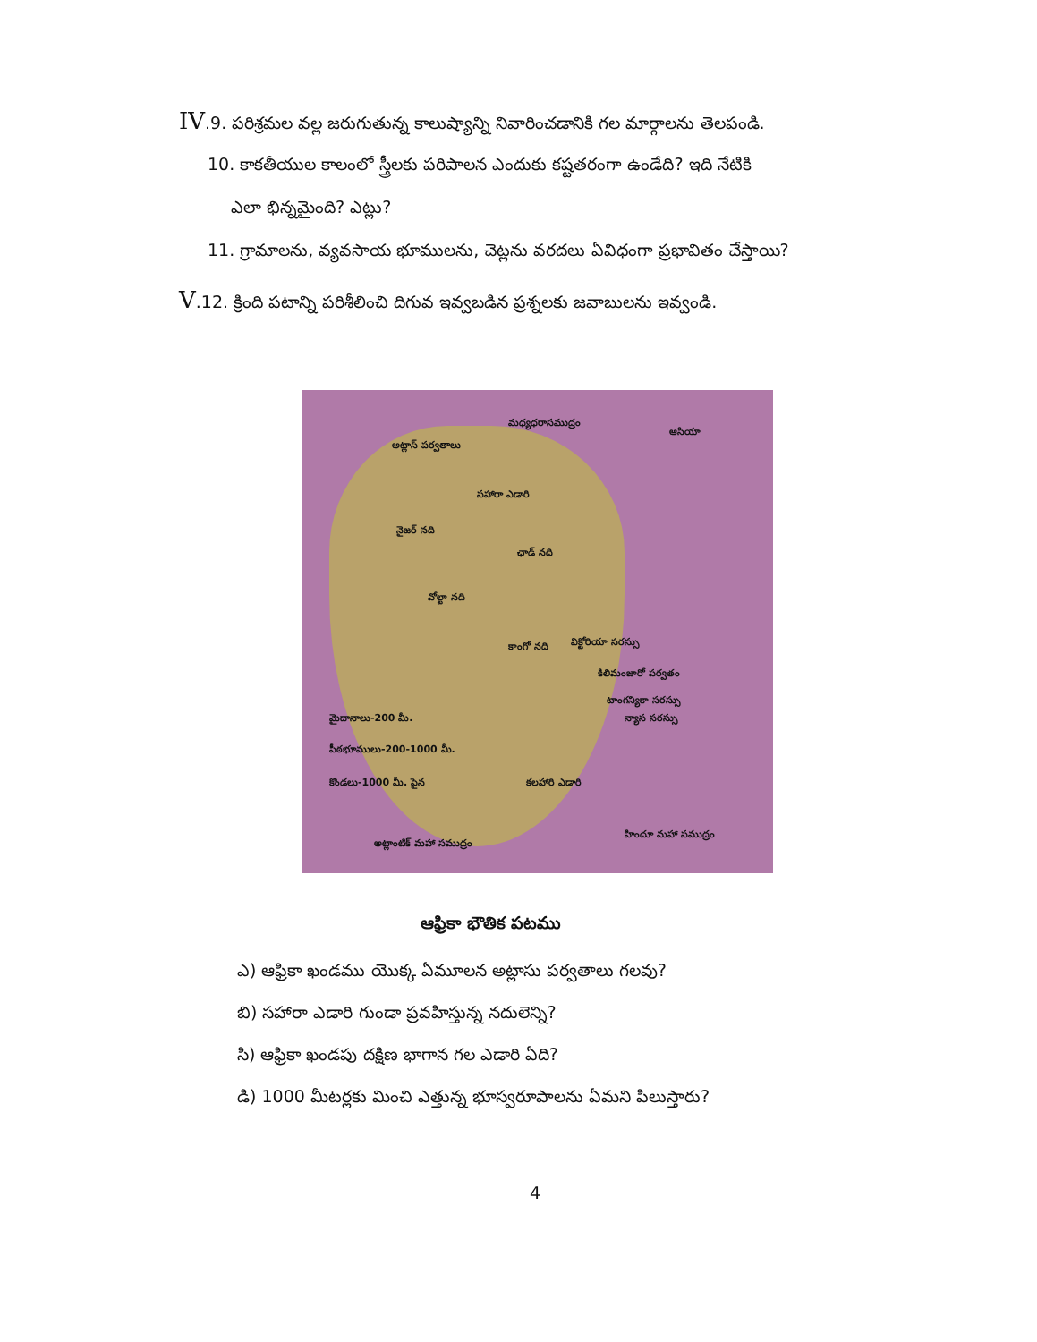IV.9. పరిశ్రమల వల్ల జరుగుతున్న కాలుష్యాన్ని నివారించడానికి గల మార్గాలను తెలపండి.
10. కాకతీయుల కాలంలో స్త్రీలకు పరిపాలన ఎందుకు కష్టతరంగా ఉండేది? ఇది నేటికి
ఎలా భిన్నమైంది? ఎట్లు?
11. గ్రామాలను, వ్యవసాయ భూములను, చెట్లను వరదలు ఏవిధంగా ప్రభావితం చేస్తాయి?
V.12. క్రింది పటాన్ని పరిశీలించి దిగువ ఇవ్వబడిన ప్రశ్నలకు జవాబులను ఇవ్వండి.
మధ్యధరాసముద్రం
ఆసియా
అట్లాస్ పర్వతాలు
సహారా ఎడారి
నైజర్ నది
ఛాడ్ నది
వోల్టా నది
కాంగో నది విక్టోరియా సరస్సు
కిలిమంజారో పర్వతం
టాంగన్యికా సరస్సు
న్యాస సరస్సు మైదానాలు-200 మీ.
పీఠభూములు-200-1000 మీ.
కొండలు-1000 మీ. పైన కలహారి ఎడారి
అట్లాంటిక్ మహా సముద్రం
హిందూ మహా సముద్రం
ఆఫ్రికా భౌతిక పటము
ఎ) ఆఫ్రికా ఖండము యొక్క ఏమూలన అట్లాసు పర్వతాలు గలవు?
బి) సహారా ఎడారి గుండా ప్రవహిస్తున్న నదులెన్ని?
సి) ఆఫ్రికా ఖండపు దక్షిణ భాగాన గల ఎడారి ఏది?
డి) 1000 మీటర్లకు మించి ఎత్తున్న భూస్వరూపాలను ఏమని పిలుస్తారు?
4